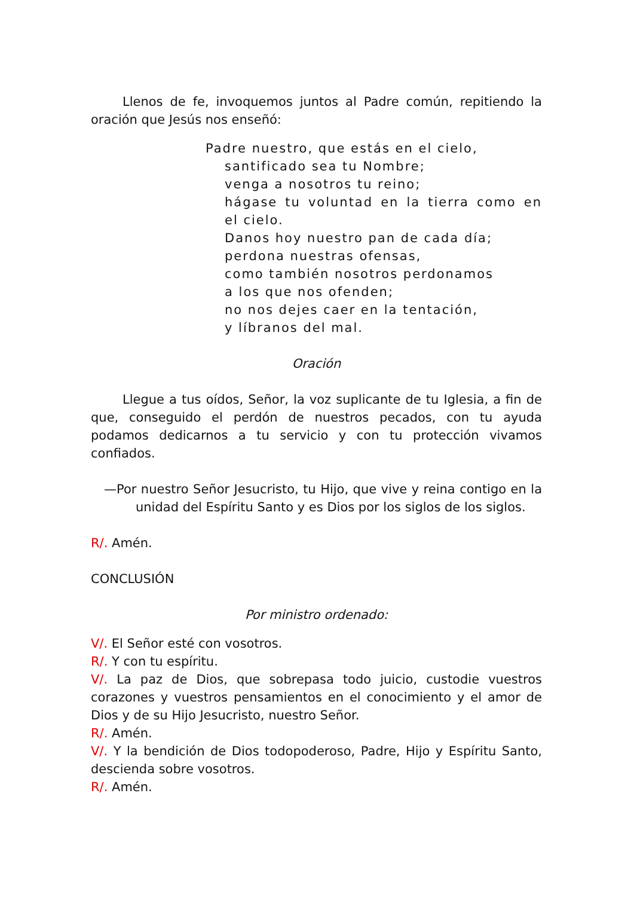Llenos de fe, invoquemos juntos al Padre común, repitiendo la oración que Jesús nos enseñó:
Padre nuestro, que estás en el cielo,
santificado sea tu Nombre;
venga a nosotros tu reino;
hágase tu voluntad en la tierra como en el cielo.
Danos hoy nuestro pan de cada día;
perdona nuestras ofensas,
como también nosotros perdonamos
a los que nos ofenden;
no nos dejes caer en la tentación,
y líbranos del mal.
Oración
Llegue a tus oídos, Señor, la voz suplicante de tu Iglesia, a fin de que, conseguido el perdón de nuestros pecados, con tu ayuda podamos dedicarnos a tu servicio y con tu protección vivamos confiados.
—Por nuestro Señor Jesucristo, tu Hijo, que vive y reina contigo en la unidad del Espíritu Santo y es Dios por los siglos de los siglos.
R/. Amén.
CONCLUSIÓN
Por ministro ordenado:
V/. El Señor esté con vosotros.
R/. Y con tu espíritu.
V/. La paz de Dios, que sobrepasa todo juicio, custodie vuestros corazones y vuestros pensamientos en el conocimiento y el amor de Dios y de su Hijo Jesucristo, nuestro Señor.
R/. Amén.
V/. Y la bendición de Dios todopoderoso, Padre, Hijo y Espíritu Santo, descienda sobre vosotros.
R/. Amén.